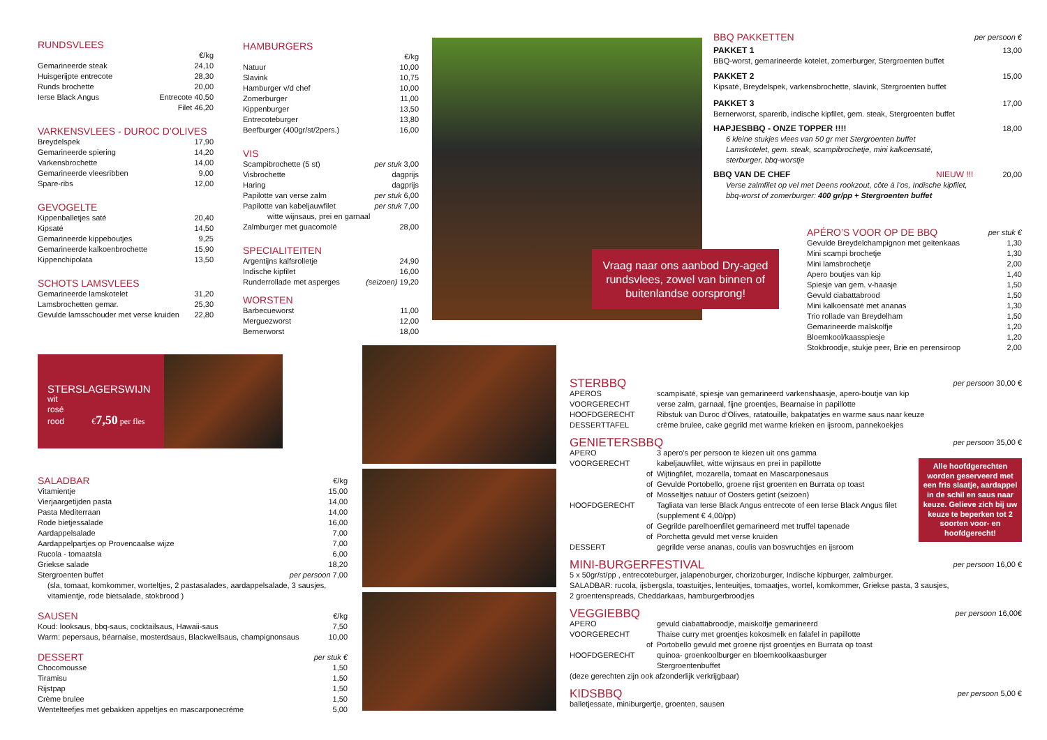RUNDSVLEES
| | €/kg |
| Gemarineerde steak | 24,10 |
| Huisgerijpte entrecote | 28,30 |
| Runds brochette | 20,00 |
| Ierse Black Angus | Entrecote 40,50 |
| | Filet 46,20 |
VARKENSVLEES - DUROC D’OLIVES
| Breydelspek | 17,90 |
| Gemarineerde spiering | 14,20 |
| Varkensbrochette | 14,00 |
| Gemarineerde vleesribben | 9,00 |
| Spare-ribs | 12,00 |
GEVOGELTE
| Kippenballetjes saté | 20,40 |
| Kipsaté | 14,50 |
| Gemarineerde kippeboutjes | 9,25 |
| Gemarineerde kalkoenbrochette | 15,90 |
| Kippenchipolata | 13,50 |
SCHOTS LAMSVLEES
| Gemarineerde lamskotelet | 31,20 |
| Lamsbrochetten gemar. | 25,30 |
| Gevulde lamsschouder met verse kruiden | 22,80 |
HAMBURGERS
| | €/kg |
| Natuur | 10,00 |
| Slavink | 10,75 |
| Hamburger v/d chef | 10,00 |
| Zomerburger | 11,00 |
| Kippenburger | 13,50 |
| Entrecoteburger | 13,80 |
| Beefburger (400gr/st/2pers.) | 16,00 |
VIS
| Scampibrochette (5 st) | per stuk 3,00 |
| Visbrochette | dagprijs |
| Haring | dagprijs |
| Papilotte van verse zalm | per stuk 6,00 |
| Papilotte van kabeljauwfilet | per stuk 7,00 |
| witte wijnsaus, prei en garnaal | |
| Zalmburger met guacomolé | 28,00 |
SPECIALITEITEN
| Argentijns kalfsrolletje | 24,90 |
| Indische kipfilet | 16,00 |
| Runderrollade met asperges | (seizoen) 19,20 |
WORSTEN
| Barbecueworst | 11,00 |
| Merguezworst | 12,00 |
| Bernerworst | 18,00 |
Vraag naar ons aanbod Dry-aged rundsvlees, zowel van binnen of buitenlandse oorsprong!
| BBQ PAKKETTEN | per persoon € |
| PAKKET 1 | 13,00 |
| BBQ-worst, gemarineerde kotelet, zomerburger, Stergroenten buffet | |
| PAKKET 2 | 15,00 |
| Kipsaté, Breydelspek, varkensbrochette, slavink, Stergroenten buffet | |
| PAKKET 3 | 17,00 |
| Bernerworst, sparerib, indische kipfilet, gem. steak, Stergroenten buffet | |
| HAPJESBBQ - ONZE TOPPER !!!! | 18,00 |
| 6 kleine stukjes vlees van 50 gr met Stergroenten buffet Lamskotelet, gem. steak, scampibrochetje, mini kalkoensaté, sterburger, bbq-worstje | |
| BBQ VAN DE CHEF NIEUW !!! | 20,00 |
| Verse zalmfilet op vel met Deens rookzout, côte à l’os, Indische kipfilet, bbq-worst of zomerburger: 400 gr/pp + Stergroenten buffet | |
| APÉRO’S VOOR OP DE BBQ | per stuk € |
| Gevulde Breydelchampignon met geitenkaas | 1,30 |
| Mini scampi brochetje | 1,30 |
| Mini lamsbrochetje | 2,00 |
| Apero boutjes van kip | 1,40 |
| Spiesje van gem. v-haasje | 1,50 |
| Gevuld ciabattabrood | 1,50 |
| Mini kalkoensaté met ananas | 1,30 |
| Trio rollade van Breydelham | 1,50 |
| Gemarineerde maïskolfje | 1,20 |
| Bloemkool/kaasspiesje | 1,20 |
| Stokbroodje, stukje peer, Brie en perensiroop | 2,00 |
STERSLAGERSWIJN
wit
rosé
rood €7,50 per fles
| SALADBAR | €/kg |
| Vitamientje | 15,00 |
| Vierjaargetijden pasta | 14,00 |
| Pasta Mediterraan | 14,00 |
| Rode bietjessalade | 16,00 |
| Aardappelsalade | 7,00 |
| Aardappelpartjes op Provencaalse wijze | 7,00 |
| Rucola - tomaatsla | 6,00 |
| Griekse salade | 18,20 |
| Stergroenten buffet | per persoon 7,00 |
| (sla, tomaat, komkommer, worteltjes, 2 pastasalades, aardappelsalade, 3 sausjes, vitamientje, rode bietsalade, stokbrood ) | |
| SAUSEN | €/kg |
| Koud: looksaus, bbq-saus, cocktailsaus, Hawaii-saus | 7,50 |
| Warm: pepersaus, béarnaise, mosterdsaus, Blackwellsaus, champignonsaus | 10,00 |
| DESSERT | per stuk € |
| Chocomousse | 1,50 |
| Tiramisu | 1,50 |
| Rijstpap | 1,50 |
| Crème brulee | 1,50 |
| Wentelteefjes met gebakken appeltjes en mascarponecréme | 5,00 |
| STERBBQ | | | per persoon 30,00 € |
| APEROS | | scampisaté, spiesje van gemarineerd varkenshaasje, apero-boutje van kip | |
| VOORGERECHT | | verse zalm, garnaal, fijne groentjes, Bearnaise in papillotte | |
| HOOFDGERECHT | | Ribstuk van Duroc d‘Olives, ratatouille, bakpatatjes en warme saus naar keuze | |
| DESSERTTAFEL | | crème brulee, cake gegrild met warme krieken en ijsroom, pannekoekjes | |
| GENIETERSBBQ | | | per persoon 35,00 € |
| APERO | | 3 apero's per persoon te kiezen uit ons gamma | |
| VOORGERECHT | | kabeljauwfilet, witte wijnsaus en prei in papillotte | Alle hoofdgerechten worden geserveerd met een fris slaatje, aardappel in de schil en saus naar keuze. Gelieve zich bij uw keuze te beperken tot 2 soorten voor- en hoofdgerecht! |
| | of | Wijtingfilet, mozarella, tomaat en Mascarponesaus | |
| | of | Gevulde Portobello, groene rijst groenten en Burrata op toast | |
| | of | Mosseltjes natuur of Oosters getint (seizoen) | |
| HOOFDGERECHT | | Tagliata van Ierse Black Angus entrecote of een Ierse Black Angus filet (supplement € 4,00/pp) | |
| | of | Gegrilde parelhoenfilet gemarineerd met truffel tapenade | |
| | of | Porchetta gevuld met verse kruiden | |
| DESSERT | | gegrilde verse ananas, coulis van bosvruchtjes en ijsroom | |
| MINI-BURGERFESTIVAL | per persoon 16,00 € |
| 5 x 50gr/st/pp , entrecoteburger, jalapenoburger, chorizoburger, Indische kipburger, zalmburger. SALADBAR: rucola, ijsbergsla, toastuitjes, lenteuitjes, tomaatjes, wortel, komkommer, Griekse pasta, 3 sausjes, 2 groentenspreads, Cheddarkaas, hamburgerbroodjes | |
| VEGGIEBBQ | | | per persoon 16,00€ |
| APERO | | gevuld ciabattabroodje, maiskolfje gemarineerd | |
| VOORGERECHT | | Thaise curry met groentjes kokosmelk en falafel in papillotte | |
| | of | Portobello gevuld met groene rijst groentjes en Burrata op toast | |
| HOOFDGERECHT | | quinoa- groenkoolburger en bloemkoolkaasburger Stergroentenbuffet | |
| (deze gerechten zijn ook afzonderlijk verkrijgbaar) | | | |
| KIDSBBQ | per persoon 5,00 € |
| balletjessate, miniburgertje, groenten, sausen | |